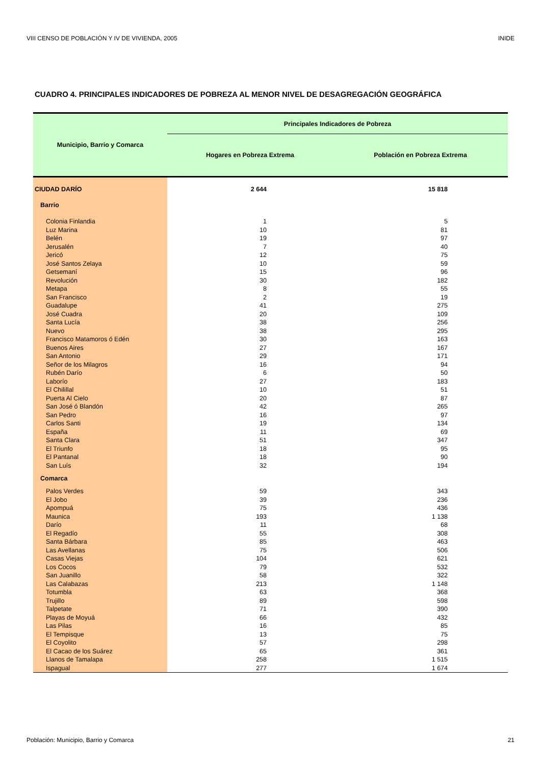VIII CENSO DE POBLACIÓN Y IV DE VIVIENDA, 2005 INIDE
CUADRO 4. PRINCIPALES INDICADORES DE POBREZA AL MENOR NIVEL DE DESAGREGACIÓN GEOGRÁFICA
| Municipio, Barrio y Comarca | Principales Indicadores de Pobreza | |
| --- | --- | --- |
| | Hogares en Pobreza Extrema | Población en Pobreza Extrema |
| CIUDAD DARÍO | 2 644 | 15 818 |
| Barrio | | |
| Colonia Finlandia | 1 | 5 |
| Luz Marina | 10 | 81 |
| Belén | 19 | 97 |
| Jerusalén | 7 | 40 |
| Jericó | 12 | 75 |
| José Santos Zelaya | 10 | 59 |
| Getsemaní | 15 | 96 |
| Revolución | 30 | 182 |
| Metapa | 8 | 55 |
| San Francisco | 2 | 19 |
| Guadalupe | 41 | 275 |
| José Cuadra | 20 | 109 |
| Santa Lucía | 38 | 256 |
| Nuevo | 38 | 295 |
| Francisco Matamoros ó Edén | 30 | 163 |
| Buenos Aires | 27 | 167 |
| San Antonio | 29 | 171 |
| Señor de los Milagros | 16 | 94 |
| Rubén Darío | 6 | 50 |
| Laborío | 27 | 183 |
| El Chilillal | 10 | 51 |
| Puerta Al Cielo | 20 | 87 |
| San José ó Blandón | 42 | 265 |
| San Pedro | 16 | 97 |
| Carlos Santi | 19 | 134 |
| España | 11 | 69 |
| Santa Clara | 51 | 347 |
| El Triunfo | 18 | 95 |
| El Pantanal | 18 | 90 |
| San Luís | 32 | 194 |
| Comarca | | |
| Palos Verdes | 59 | 343 |
| El Jobo | 39 | 236 |
| Apompuá | 75 | 436 |
| Maunica | 193 | 1 138 |
| Darío | 11 | 68 |
| El Regadío | 55 | 308 |
| Santa Bárbara | 85 | 463 |
| Las Avellanas | 75 | 506 |
| Casas Viejas | 104 | 621 |
| Los Cocos | 79 | 532 |
| San Juanillo | 58 | 322 |
| Las Calabazas | 213 | 1 148 |
| Totumbla | 63 | 368 |
| Trujillo | 89 | 598 |
| Talpetate | 71 | 390 |
| Playas de Moyuá | 66 | 432 |
| Las Pilas | 16 | 85 |
| El Tempisque | 13 | 75 |
| El Coyolito | 57 | 298 |
| El Cacao de los Suárez | 65 | 361 |
| Llanos de Tamalapa | 258 | 1 515 |
| Ispagual | 277 | 1 674 |
Población: Municipio, Barrio y Comarca 21